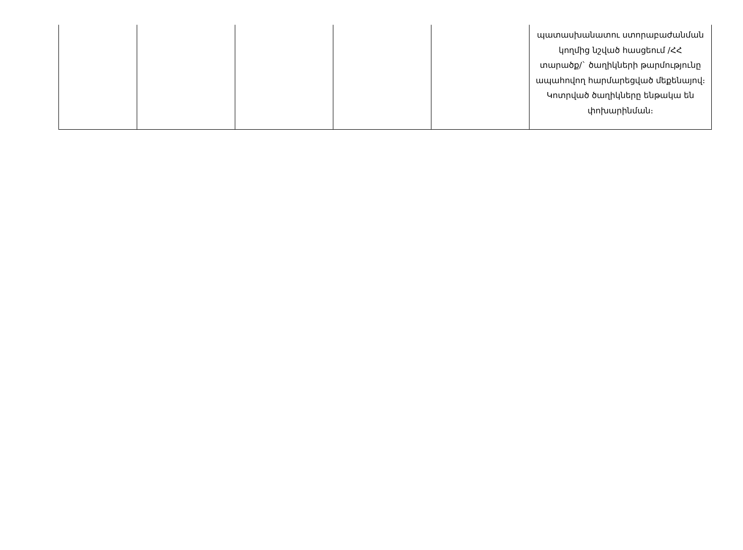| | | | | | պատասխանատու ստորաբաժանման կողմից նշված հասցեում /ՀՀ տարածք/` ծաղիկների թարմությունը ապահովող հարմարեցված մեքենայով։ Կոտրված ծաղիկները ենթակա են փոխարինման։ |